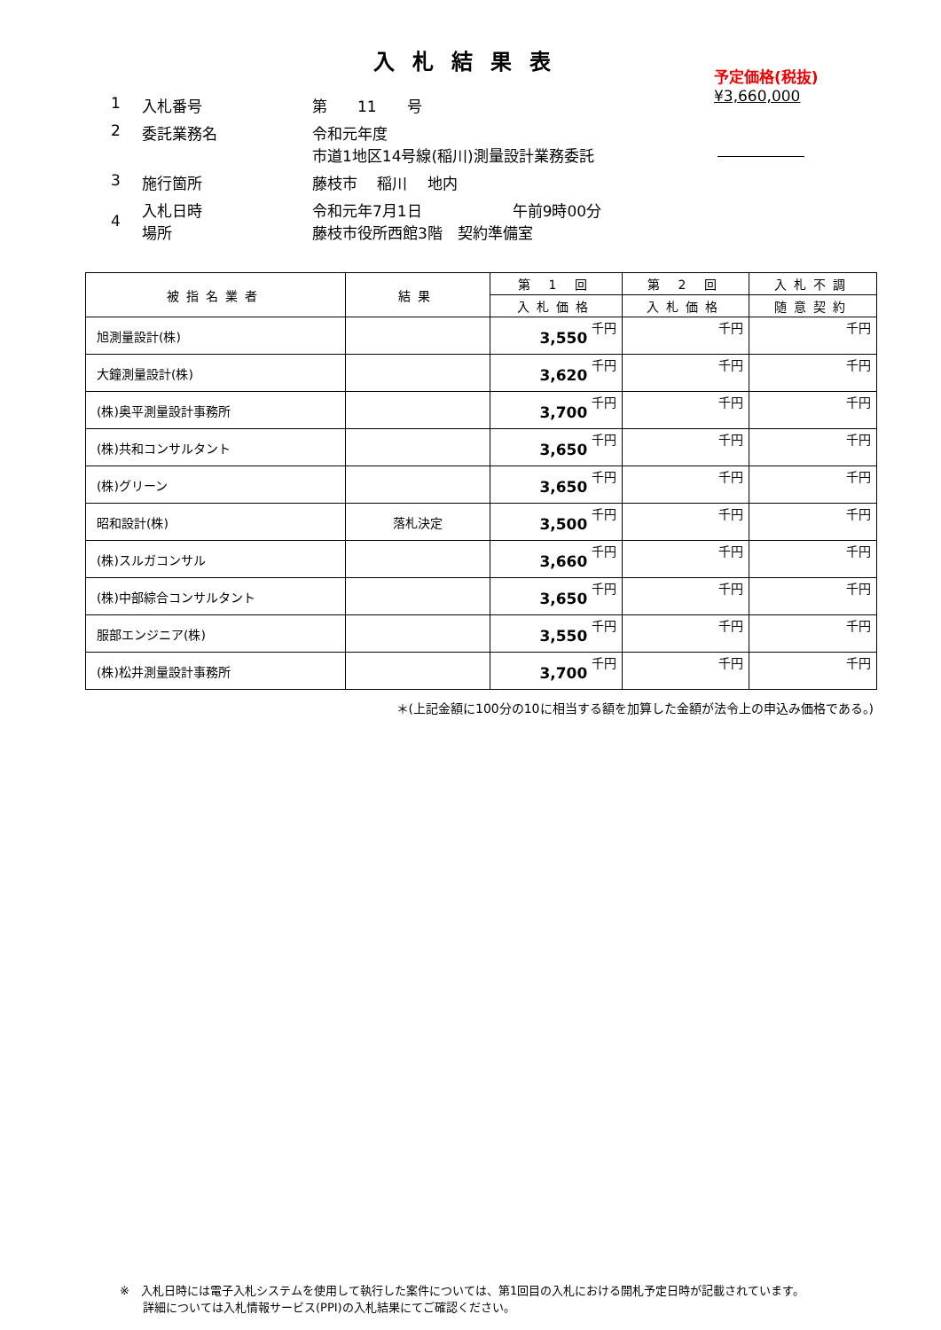入札結果表
予定価格(税抜)
¥3,660,000
| 1 | 入札番号 | 第 11 号 |
| 2 | 委託業務名 | 令和元年度 市道1地区14号線(稲川)測量設計業務委託 |
| 3 | 施行箇所 | 藤枝市 稲川 地内 |
| 4 | 入札日時 場所 | 令和元年7月1日 午前9時00分 藤枝市役所西館3階 契約準備室 |
| 被指名業者 | 結果 | 第 1 回 | 第 2 回 | 入札不調 |
| --- | --- | --- | --- | --- |
| | | 入札価格 | 入札価格 | 随意契約 |
| 旭測量設計(株) | | 3,550 千円 | 千円 | 千円 |
| 大鐘測量設計(株) | | 3,620 千円 | 千円 | 千円 |
| (株)奥平測量設計事務所 | | 3,700 千円 | 千円 | 千円 |
| (株)共和コンサルタント | | 3,650 千円 | 千円 | 千円 |
| (株)グリーン | | 3,650 千円 | 千円 | 千円 |
| 昭和設計(株) | 落札決定 | 3,500 千円 | 千円 | 千円 |
| (株)スルガコンサル | | 3,660 千円 | 千円 | 千円 |
| (株)中部綜合コンサルタント | | 3,650 千円 | 千円 | 千円 |
| 服部エンジニア(株) | | 3,550 千円 | 千円 | 千円 |
| (株)松井測量設計事務所 | | 3,700 千円 | 千円 | 千円 |
＊(上記金額に100分の10に相当する額を加算した金額が法令上の申込み価格である。)
※　入札日時には電子入札システムを使用して執行した案件については、第1回目の入札における開札予定日時が記載されています。
　　詳細については入札情報サービス(PPI)の入札結果にてご確認ください。